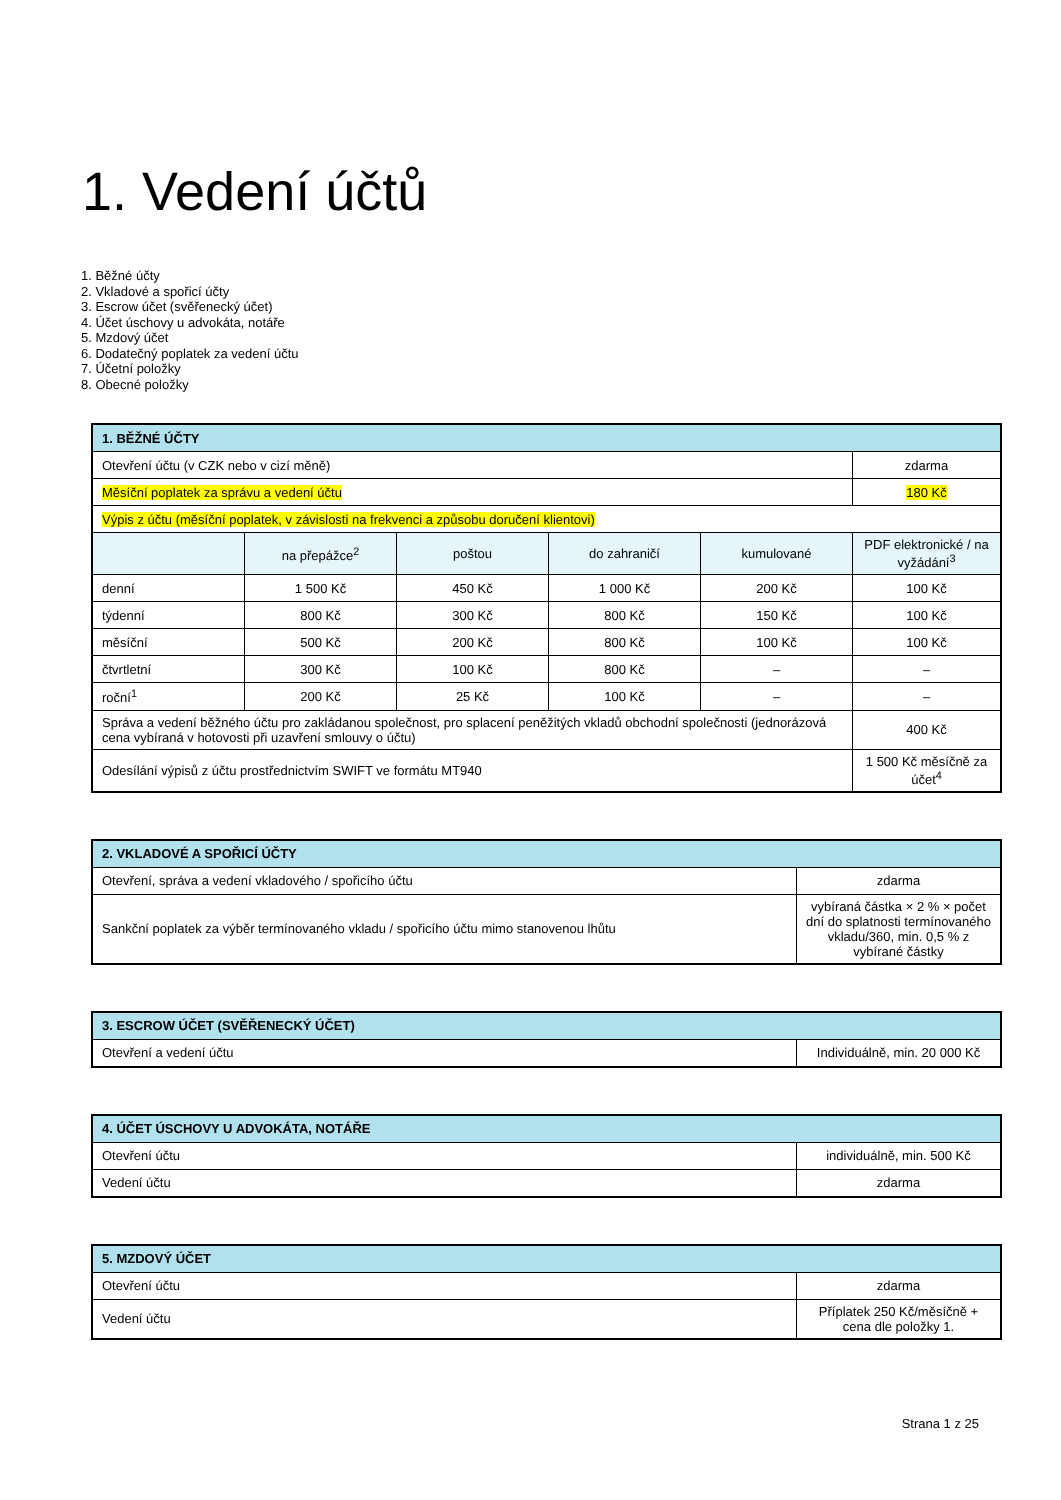1. Vedení účtů
1. Běžné účty
2. Vkladové a spořicí účty
3. Escrow účet (svěřenecký účet)
4. Účet úschovy u advokáta, notáře
5. Mzdový účet
6. Dodatečný poplatek za vedení účtu
7. Účetní položky
8. Obecné položky
| 1. BĚŽNÉ ÚČTY | | | | | |
| --- | --- | --- | --- | --- | --- |
| Otevření účtu (v CZK nebo v cizí měně) | | | | | zdarma |
| Měsíční poplatek za správu a vedení účtu | | | | | 180 Kč |
| Výpis z účtu (měsíční poplatek, v závislosti na frekvenci a způsobu doručení klientovi) | | | | | |
| | na přepážce<sup>2</sup> | poštou | do zahraničí | kumulované | PDF elektronické / na vyžádání<sup>3</sup> |
| denní | 1 500 Kč | 450 Kč | 1 000 Kč | 200 Kč | 100 Kč |
| týdenní | 800 Kč | 300 Kč | 800 Kč | 150 Kč | 100 Kč |
| měsíční | 500 Kč | 200 Kč | 800 Kč | 100 Kč | 100 Kč |
| čtvrtletní | 300 Kč | 100 Kč | 800 Kč | – | – |
| roční<sup>1</sup> | 200 Kč | 25 Kč | 100 Kč | – | – |
| Správa a vedení běžného účtu pro zakládanou společnost, pro splacení peněžitých vkladů obchodní společnosti (jednorázová cena vybíraná v hotovosti při uzavření smlouvy o účtu) | | | | | 400 Kč |
| Odesílání výpisů z účtu prostřednictvím SWIFT ve formátu MT940 | | | | | 1 500 Kč měsíčně za účet<sup>4</sup> |
| 2. VKLADOVÉ A SPOŘICÍ ÚČTY | |
| --- | --- |
| Otevření, správa a vedení vkladového / spořicího účtu | zdarma |
| Sankční poplatek za výběr termínovaného vkladu / spořicího účtu mimo stanovenou lhůtu | vybíraná částka × 2 % × počet dní do splatnosti termínovaného vkladu/360, min. 0,5 % z vybírané částky |
| 3. ESCROW ÚČET (SVĚŘENECKÝ ÚČET) | |
| --- | --- |
| Otevření a vedení účtu | Individuálně, min. 20 000 Kč |
| 4. ÚČET ÚSCHOVY U ADVOKÁTA, NOTÁŘE | |
| --- | --- |
| Otevření účtu | individuálně, min. 500 Kč |
| Vedení účtu | zdarma |
| 5. MZDOVÝ ÚČET | |
| --- | --- |
| Otevření účtu | zdarma |
| Vedení účtu | Příplatek 250 Kč/měsíčně + cena dle položky 1. |
Strana 1 z 25